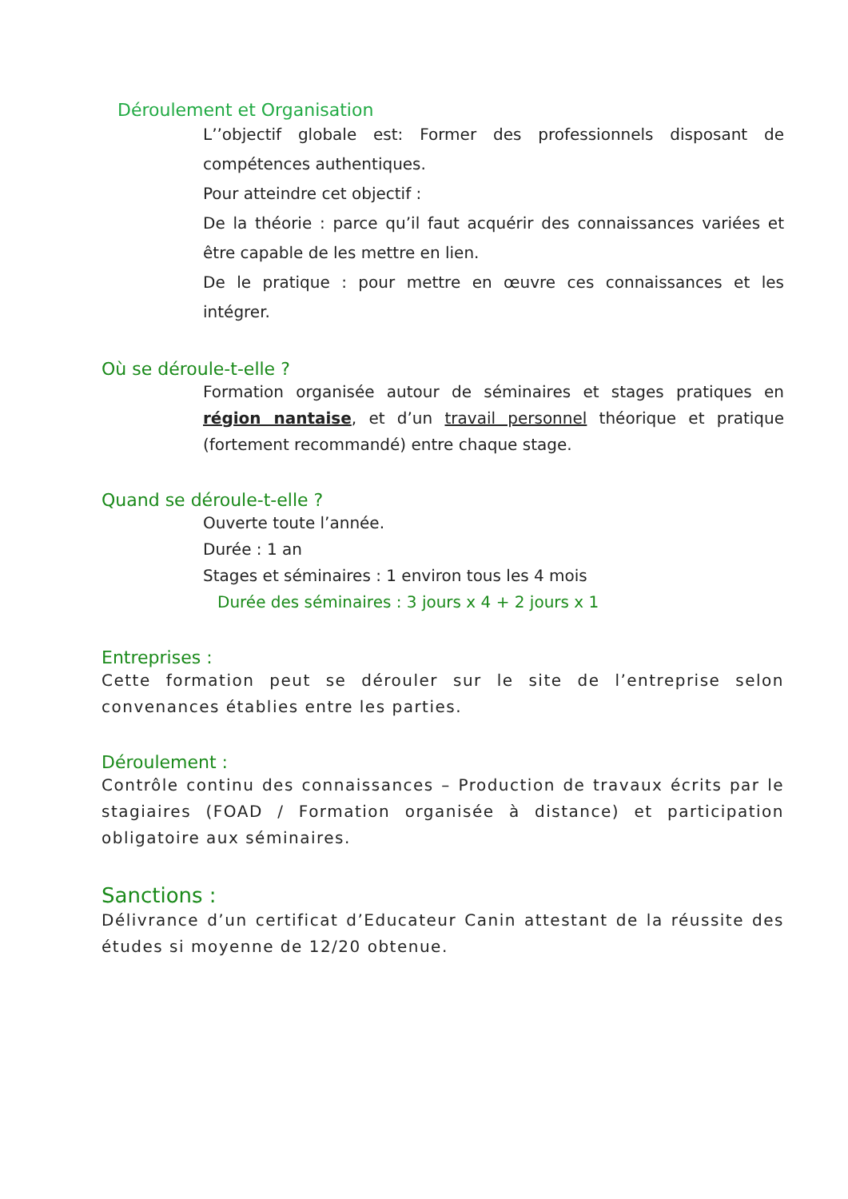Déroulement et Organisation
L’’objectif globale est: Former des professionnels disposant de compétences authentiques.
Pour atteindre cet objectif :
De la théorie : parce qu’il faut acquérir des connaissances variées et être capable de les mettre en lien.
De le pratique : pour mettre en œuvre ces connaissances et les intégrer.
Où se déroule-t-elle ?
Formation organisée autour de séminaires et stages pratiques en région nantaise, et d’un travail personnel théorique et pratique (fortement recommandé) entre chaque stage.
Quand se déroule-t-elle ?
Ouverte toute l’année.
Durée : 1 an
Stages et séminaires : 1 environ tous les 4 mois
Durée des séminaires : 3 jours x 4 + 2 jours x 1
Entreprises :
Cette formation peut se dérouler sur le site de l’entreprise selon convenances établies entre les parties.
Déroulement :
Contrôle continu des connaissances – Production de travaux écrits par le stagiaires (FOAD / Formation organisée à distance) et participation obligatoire aux séminaires.
Sanctions :
Délivrance d’un certificat d’Educateur Canin attestant de la réussite des études si moyenne de 12/20 obtenue.